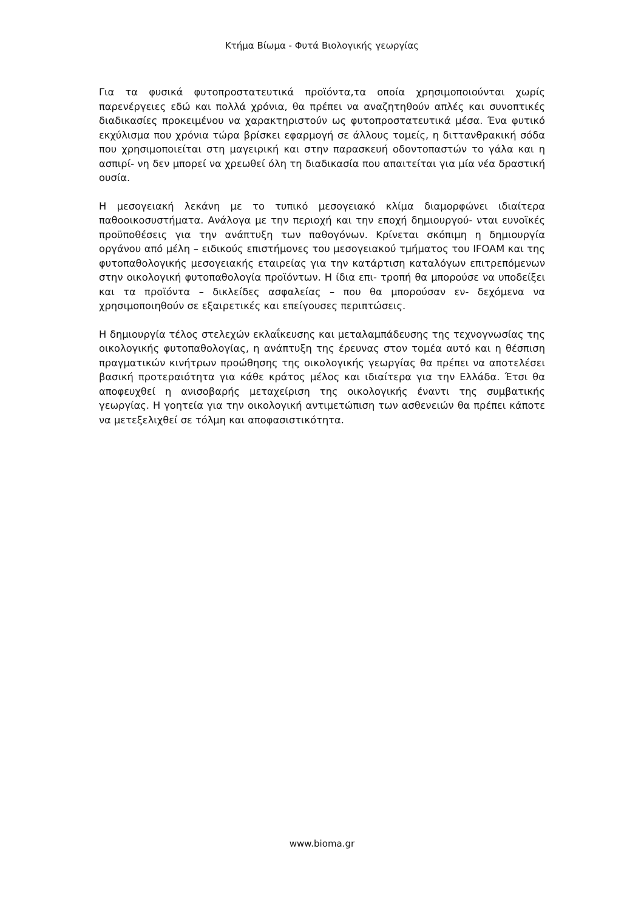Κτήμα Βίωμα - Φυτά Βιολογικής γεωργίας
Για τα φυσικά φυτοπροστατευτικά προϊόντα,τα οποία χρησιμοποιούνται χωρίς παρενέργειες εδώ και πολλά χρόνια, θα πρέπει να αναζητηθούν απλές και συνοπτικές διαδικασίες προκειμένου να χαρακτηριστούν ως φυτοπροστατευτικά μέσα. Ένα φυτικό εκχύλισμα που χρόνια τώρα βρίσκει εφαρμογή σε άλλους τομείς, η διττανθρακική σόδα που χρησιμοποιείται στη μαγειρική και στην παρασκευή οδοντοπαστών το γάλα και η ασπιρί- νη δεν μπορεί να χρεωθεί όλη τη διαδικασία που απαιτείται για μία νέα δραστική ουσία.
Η μεσογειακή λεκάνη με το τυπικό μεσογειακό κλίμα διαμορφώνει ιδιαίτερα παθοοικοσυστήματα. Ανάλογα με την περιοχή και την εποχή δημιουργού- νται ευνοϊκές προϋποθέσεις για την ανάπτυξη των παθογόνων. Κρίνεται σκόπιμη η δημιουργία οργάνου από μέλη – ειδικούς επιστήμονες του μεσογειακού τμήματος του IFOAM και της φυτοπαθολογικής μεσογειακής εταιρείας για την κατάρτιση καταλόγων επιτρεπόμενων στην οικολογική φυτοπαθολογία προϊόντων. Η ίδια επι- τροπή θα μπορούσε να υποδείξει και τα προϊόντα – δικλείδες ασφαλείας – που θα μπορούσαν εν- δεχόμενα να χρησιμοποιηθούν σε εξαιρετικές και επείγουσες περιπτώσεις.
Η δημιουργία τέλος στελεχών εκλαΐκευσης και μεταλαμπάδευσης της τεχνογνωσίας της οικολογικής φυτοπαθολογίας, η ανάπτυξη της έρευνας στον τομέα αυτό και η θέσπιση πραγματικών κινήτρων προώθησης της οικολογικής γεωργίας θα πρέπει να αποτελέσει βασική προτεραιότητα για κάθε κράτος μέλος και ιδιαίτερα για την Ελλάδα. Έτσι θα αποφευχθεί η ανισοβαρής μεταχείριση της οικολογικής έναντι της συμβατικής γεωργίας. Η γοητεία για την οικολογική αντιμετώπιση των ασθενειών θα πρέπει κάποτε να μετεξελιχθεί σε τόλμη και αποφασιστικότητα.
www.bioma.gr